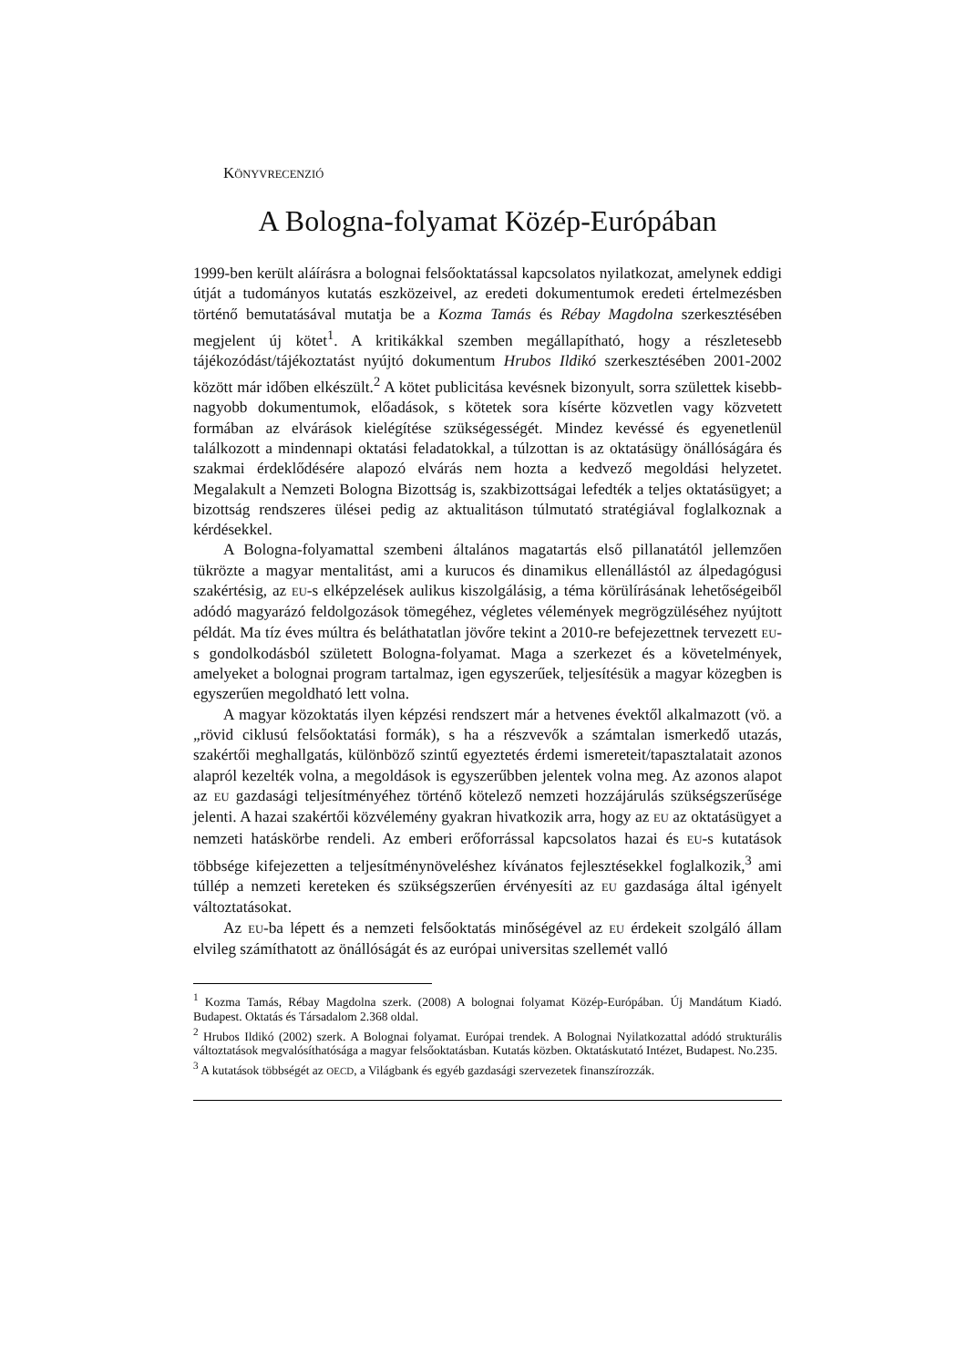KÖNYVRECENZIÓ
A Bologna-folyamat Közép-Európában
1999-ben került aláírásra a bolognai felsőoktatással kapcsolatos nyilatkozat, amelynek eddigi útját a tudományos kutatás eszközeivel, az eredeti dokumentumok eredeti értelmezésben történő bemutatásával mutatja be a Kozma Tamás és Rébay Magdolna szerkesztésében megjelent új kötet<sup>1</sup>. A kritikákkal szemben megállapítható, hogy a részletesebb tájékozódást/tájékoztatást nyújtó dokumentum Hrubos Ildikó szerkesztésében 2001-2002 között már időben elkészült.<sup>2</sup> A kötet publicitása kevésnek bizonyult, sorra születtek kisebb-nagyobb dokumentumok, előadások, s kötetek sora kísérte közvetlen vagy közvetett formában az elvárások kielégítése szükségességét. Mindez kevéssé és egyenetlenül találkozott a mindennapi oktatási feladatokkal, a túlzottan is az oktatásügy önállóságára és szakmai érdeklődésére alapozó elvárás nem hozta a kedvező megoldási helyzetet. Megalakult a Nemzeti Bologna Bizottság is, szakbizottságai lefedték a teljes oktatásügyet; a bizottság rendszeres ülései pedig az aktualitáson túlmutató stratégiával foglalkoznak a kérdésekkel.
A Bologna-folyamattal szembeni általános magatartás első pillanatától jellemzően tükrözte a magyar mentalitást, ami a kurucos és dinamikus ellenállástól az álpedagógusi szakértésig, az EU-s elképzelések aulikus kiszolgálásig, a téma körülírásának lehetőségeiből adódó magyarázó feldolgozások tömegéhez, végletes vélemények megrögzüléséhez nyújtott példát. Ma tíz éves múltra és beláthatatlan jövőre tekint a 2010-re befejezettnek tervezett EU-s gondolkodásból született Bologna-folyamat. Maga a szerkezet és a követelmények, amelyeket a bolognai program tartalmaz, igen egyszerűek, teljesítésük a magyar közegben is egyszerűen megoldható lett volna.
A magyar közoktatás ilyen képzési rendszert már a hetvenes évektől alkalmazott (vö. a „rövid ciklusú felsőoktatási formák), s ha a részvevők a számtalan ismerkedő utazás, szakértői meghallgatás, különböző szintű egyeztetés érdemi ismereteit/tapasztalatait azonos alapról kezelték volna, a megoldások is egyszerűbben jelentek volna meg. Az azonos alapot az EU gazdasági teljesítményéhez történő kötelező nemzeti hozzájárulás szükségszerűsége jelenti. A hazai szakértői közvélemény gyakran hivatkozik arra, hogy az EU az oktatásügyet a nemzeti hatáskörbe rendeli. Az emberi erőforrással kapcsolatos hazai és EU-s kutatások többsége kifejezetten a teljesítménynöveléshez kívánatos fejlesztésekkel foglalkozik,<sup>3</sup> ami túllép a nemzeti kereteken és szükségszerűen érvényesíti az EU gazdasága által igényelt változtatásokat.
Az EU-ba lépett és a nemzeti felsőoktatás minőségével az EU érdekeit szolgáló állam elvileg számíthatott az önállóságát és az európai universitas szellemét valló
<sup>1</sup> Kozma Tamás, Rébay Magdolna szerk. (2008) A bolognai folyamat Közép-Európában. Új Mandátum Kiadó. Budapest. Oktatás és Társadalom 2.368 oldal.
<sup>2</sup> Hrubos Ildikó (2002) szerk. A Bolognai folyamat. Európai trendek. A Bolognai Nyilatkozattal adódó strukturális változtatások megvalósíthatósága a magyar felsőoktatásban. Kutatás közben. Oktatáskutató Intézet, Budapest. No.235.
<sup>3</sup> A kutatások többségét az OECD, a Világbank és egyéb gazdasági szervezetek finanszírozzák.